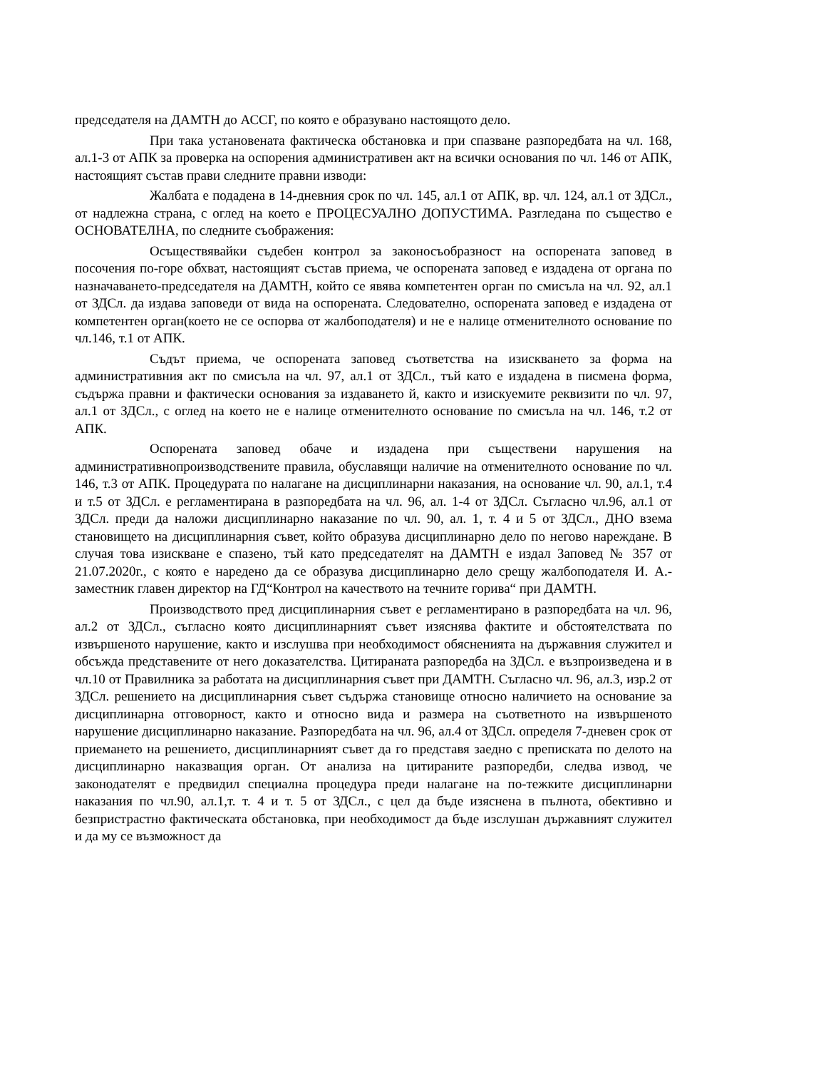председателя на ДАМТН до АССГ, по която е образувано настоящото дело.
При така установената фактическа обстановка и при спазване разпоредбата на чл. 168, ал.1-3 от АПК за проверка на оспорения административен акт на всички основания по чл. 146 от АПК, настоящият състав прави следните правни изводи:
Жалбата е подадена в 14-дневния срок по чл. 145, ал.1 от АПК, вр. чл. 124, ал.1 от ЗДСл., от надлежна страна, с оглед на което е ПРОЦЕСУАЛНО ДОПУСТИМА. Разгледана по същество е ОСНОВАТЕЛНА, по следните съображения:
Осъществявайки съдебен контрол за законосъобразност на оспорената заповед в посочения по-горе обхват, настоящият състав приема, че оспорената заповед е издадена от органа по назначаването-председателя на ДАМТН, който се явява компетентен орган по смисъла на чл. 92, ал.1 от ЗДСл. да издава заповеди от вида на оспорената. Следователно, оспорената заповед е издадена от компетентен орган(което не се оспорва от жалбоподателя) и не е налице отменителното основание по чл.146, т.1 от АПК.
Съдът приема, че оспорената заповед съответства на изискването за форма на административния акт по смисъла на чл. 97, ал.1 от ЗДСл., тъй като е издадена в писмена форма, съдържа правни и фактически основания за издаването й, както и изискуемите реквизити по чл. 97, ал.1 от ЗДСл., с оглед на което не е налице отменителното основание по смисъла на чл. 146, т.2 от АПК.
Оспорената заповед обаче и издадена при съществени нарушения на административнопроизводствените правила, обуславящи наличие на отменителното основание по чл. 146, т.3 от АПК. Процедурата по налагане на дисциплинарни наказания, на основание чл. 90, ал.1, т.4 и т.5 от ЗДСл. е регламентирана в разпоредбата на чл. 96, ал. 1-4 от ЗДСл. Съгласно чл.96, ал.1 от ЗДСл. преди да наложи дисциплинарно наказание по чл. 90, ал. 1, т. 4 и 5 от ЗДСл., ДНО взема становището на дисциплинарния съвет, който образува дисциплинарно дело по негово нареждане. В случая това изискване е спазено, тъй като председателят на ДАМТН е издал Заповед № 357 от 21.07.2020г., с която е наредено да се образува дисциплинарно дело срещу жалбоподателя И. А.- заместник главен директор на ГД“Контрол на качеството на течните горива“ при ДАМТН.
Производството пред дисциплинарния съвет е регламентирано в разпоредбата на чл. 96, ал.2 от ЗДСл., съгласно която дисциплинарният съвет изяснява фактите и обстоятелствата по извършеното нарушение, както и изслушва при необходимост обясненията на държавния служител и обсъжда представените от него доказателства. Цитираната разпоредба на ЗДСл. е възпроизведена и в чл.10 от Правилника за работата на дисциплинарния съвет при ДАМТН. Съгласно чл. 96, ал.3, изр.2 от ЗДСл. решението на дисциплинарния съвет съдържа становище относно наличието на основание за дисциплинарна отговорност, както и относно вида и размера на съответното на извършеното нарушение дисциплинарно наказание. Разпоредбата на чл. 96, ал.4 от ЗДСл. определя 7-дневен срок от приемането на решението, дисциплинарният съвет да го представя заедно с преписката по делото на дисциплинарно наказващия орган. От анализа на цитираните разпоредби, следва извод, че законодателят е предвидил специална процедура преди налагане на по-тежките дисциплинарни наказания по чл.90, ал.1,т. т. 4 и т. 5 от ЗДСл., с цел да бъде изяснена в пълнота, обективно и безпристрастно фактическата обстановка, при необходимост да бъде изслушан държавният служител и да му се възможност да